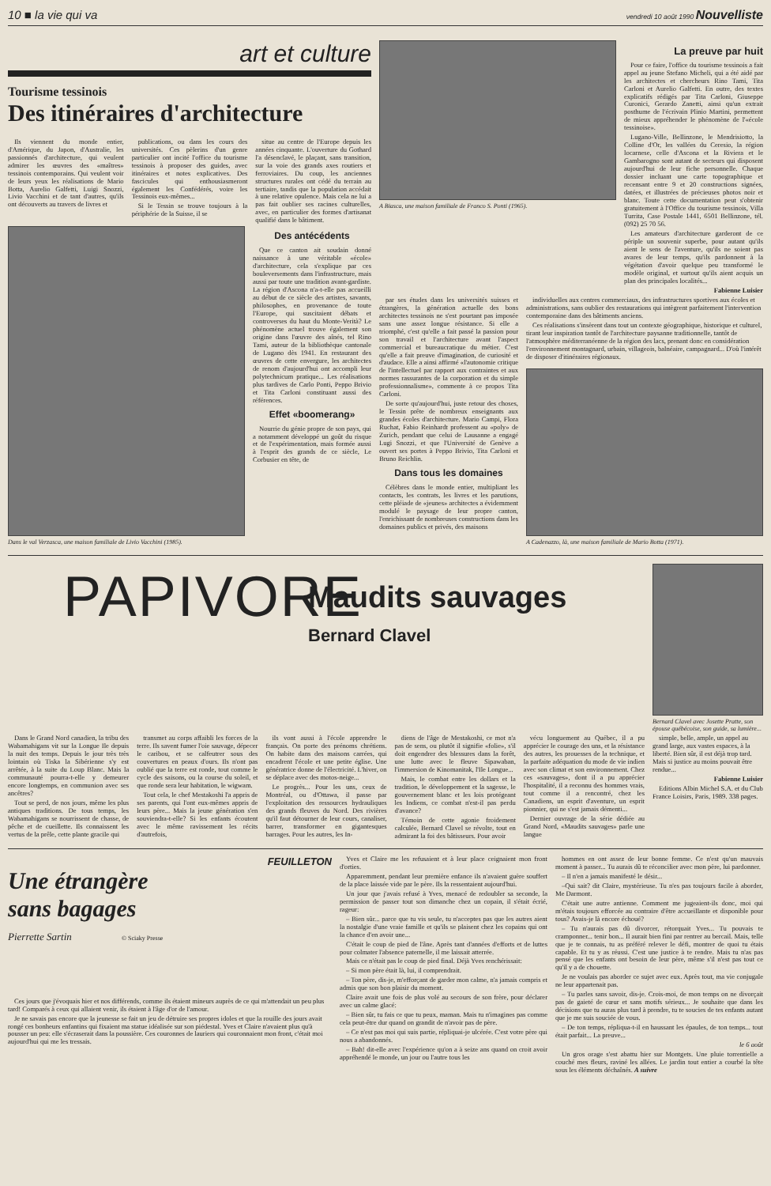10 ■ la vie qui va vendredi 10 août 1990 Nouvelliste
art et culture
Tourisme tessinois
Des itinéraires d'architecture
Ils viennent du monde entier, d'Amérique, du Japon, d'Australie, les passionnés d'architecture, qui veulent admirer les œuvres des «maîtres» tessinois contemporains. Qui veulent voir de leurs yeux les réalisations de Mario Botta, Aurelio Galfetti, Luigi Snozzi, Livio Vacchini et de tant d'autres, qu'ils ont découverts au travers de livres et
publications, ou dans les cours des universités. Ces pèlerins d'un genre particulier ont incité l'office du tourisme tessinois à proposer des guides, avec itinéraires et notes explicatives. Des fascicules qui enthousiasmeront également les Confédérés, voire les Tessinois eux-mêmes...
Si le Tessin se trouve toujours à la périphérie de la Suisse, il se
situe au centre de l'Europe depuis les années cinquante. L'ouverture du Gothard l'a désenclavé, le plaçant, sans transition, sur la voie des grands axes routiers et ferroviaires. Du coup, les anciennes structures rurales ont cédé du terrain au tertiaire, tandis que la population accédait à une relative opulence. Mais cela ne lui a pas fait oublier ses racines culturelles, avec, en particulier des formes d'artisanat qualifié dans le bâtiment.
Dans le val Verzasca, une maison familiale de Livio Vacchini (1985).
Des antécédents
Que ce canton ait soudain donné naissance à une véritable «école» d'architecture, cela s'explique par ces bouleversements dans l'infrastructure, mais aussi par toute une tradition avant-gardiste. La région d'Ascona n'a-t-elle pas accueilli au début de ce siècle des artistes, savants, philosophes, en provenance de toute l'Europe, qui suscitaient débats et controverses du haut du Monte-Verità? Le phénomène actuel trouve également son origine dans l'œuvre des aînés, tel Rino Tami, auteur de la bibliothèque cantonale de Lugano dès 1941. En restaurant des œuvres de cette envergure, les architectes de renom d'aujourd'hui ont accompli leur polytechnicum pratique... Les réalisations plus tardives de Carlo Ponti, Peppo Brivio et Tita Carloni constituant aussi des références.
Effet «boomerang»
Nourrie du génie propre de son pays, qui a notamment développé un goût du risque et de l'expérimentation, mais formée aussi à l'esprit des grands de ce siècle, Le Corbusier en tête, de
A Biasca, une maison familiale de Franco S. Ponti (1965).
La preuve par huit
Pour ce faire, l'office du tourisme tessinois a fait appel au jeune Stefano Micheli, qui a été aidé par les architectes et chercheurs Rino Tami, Tita Carloni et Aurelio Galfetti. En outre, des textes explicatifs rédigés par Tita Carloni, Giuseppe Curonici, Gerardo Zanetti, ainsi qu'un extrait posthume de l'écrivain Plinio Martini, permettent de mieux appréhender le phénomène de l'«école tessinoise».
Lugano-Ville, Bellinzone, le Mendrisiotto, la Colline d'Or, les vallées du Ceresio, la région locarnese, celle d'Ascona et la Riviera et le Gambarogno sont autant de secteurs qui disposent aujourd'hui de leur fiche personnelle. Chaque dossier incluant une carte topographique et recensant entre 9 et 20 constructions signées, datées, et illustrées de précieuses photos noir et blanc. Toute cette documentation peut s'obtenir gratuitement à l'Office du tourisme tessinois, Villa Turrita, Case Postale 1441, 6501 Bellinzone, tél. (092) 25 70 56.
Les amateurs d'architecture garderont de ce périple un souvenir superbe, pour autant qu'ils aient le sens de l'aventure, qu'ils ne soient pas avares de leur temps, qu'ils pardonnent à la végétation d'avoir quelque peu transformé le modèle original, et surtout qu'ils aient acquis un plan des principales localités...
Fabienne Luisier
par ses études dans les universités suisses et étrangères, la génération actuelle des bons architectes tessinois ne s'est pourtant pas imposée sans une assez longue résistance. Si elle a triomphé, c'est qu'elle a fait passé la passion pour son travail et l'architecture avant l'aspect commercial et bureaucratique du métier. C'est qu'elle a fait preuve d'imagination, de curiosité et d'audace. Elle a ainsi affirmé «l'autonomie critique de l'intellectuel par rapport aux contraintes et aux normes rassurantes de la corporation et du simple professionnalisme», commente à ce propos Tita Carloni.
De sorte qu'aujourd'hui, juste retour des choses, le Tessin prête de nombreux enseignants aux grandes écoles d'architecture. Mario Campi, Flora Ruchat, Fabio Reinhardt professent au «poly» de Zurich, pendant que celui de Lausanne a engagé Lugi Snozzi, et que l'Université de Genève a ouvert ses portes à Peppo Brivio, Tita Carloni et Bruno Reichlin.
Dans tous les domaines
Célèbres dans le monde entier, multipliant les contacts, les contrats, les livres et les parutions, cette pléiade de «jeunes» architectes a évidemment modulé le paysage de leur propre canton, l'enrichissant de nombreuses constructions dans les domaines publics et privés, des maisons
individuelles aux centres commerciaux, des infrastructures sportives aux écoles et administrations, sans oublier des restaurations qui intègrent parfaitement l'intervention contemporaine dans des bâtiments anciens.
Ces réalisations s'insèrent dans tout un contexte géographique, historique et culturel, tirant leur inspiration tantôt de l'architecture paysanne traditionnelle, tantôt de l'atmosphère méditerranéenne de la région des lacs, prenant donc en considération l'environnement montagnard, urbain, villageois, balnéaire, campagnard... D'où l'intérêt de disposer d'itinéraires régionaux.
A Cadenazzo, là, une maison familiale de Mario Botta (1971).
PAPIVORE
Maudits sauvages
Bernard Clavel
Bernard Clavel avec Josette Pratte, son épouse québécoise, son guide, sa lumière...
Dans le Grand Nord canadien, la tribu des Wabamahigans vit sur la Longue Ile depuis la nuit des temps. Depuis le jour très très lointain où Tiska la Sibérienne s'y est arrêtée, à la suite du Loup Blanc. Mais la communauté pourra-t-elle y demeurer encore longtemps, en communion avec ses ancêtres?
Tout se perd, de nos jours, même les plus antiques traditions. De tous temps, les Wabamahigans se nourrissent de chasse, de pêche et de cueillette. Ils connaissent les vertus de la prêle, cette plante gracile qui
transmet au corps affaibli les forces de la terre. Ils savent fumer l'oie sauvage, dépecer le caribou, et se calfeutrer sous des couvertures en peaux d'ours. Ils n'ont pas oublié que la terre est ronde, tout comme le cycle des saisons, ou la course du soleil, et que ronde sera leur habitation, le wigwam.
Tout cela, le chef Mestakoshi l'a appris de ses parents, qui l'ont eux-mêmes appris de leurs père... Mais la jeune génération s'en souviendra-t-elle? Si les enfants écoutent avec le même ravissement les récits d'autrefois,
ils vont aussi à l'école apprendre le français. On porte des prénoms chrétiens. On habite dans des maisons carrées, qui encadrent l'école et une petite église. Une génératrice donne de l'électricité. L'hiver, on se déplace avec des motos-neige...
Le progrès... Pour les uns, ceux de Montréal, ou d'Ottawa, il passe par l'exploitation des ressources hydrauliques des grands fleuves du Nord. Des rivières qu'il faut détourner de leur cours, canaliser, barrer, transformer en gigantesques barrages. Pour les autres, les In-
diens de l'âge de Mestakoshi, ce mot n'a pas de sens, ou plutôt il signifie «folie», s'il doit engendrer des blessures dans la forêt, une lutte avec le fleuve Sipawaban, l'immersion de Kinomanitak, l'Ile Longue...
Mais, le combat entre les dollars et la tradition, le développement et la sagesse, le gouvernement blanc et les lois protégeant les Indiens, ce combat n'est-il pas perdu d'avance?
Témoin de cette agonie froidement calculée, Bernard Clavel se révolte, tout en admirant la foi des bâtisseurs. Pour avoir
vécu longuement au Québec, il a pu apprécier le courage des uns, et la résistance des autres, les prouesses de la technique, et la parfaite adéquation du mode de vie indien avec son climat et son environnement. Chez ces «sauvages», dont il a pu apprécier l'hospitalité, il a reconnu des hommes vrais, tout comme il a rencontré, chez les Canadiens, un esprit d'aventure, un esprit pionnier, qui ne s'est jamais démenti...
Dernier ouvrage de la série dédiée au Grand Nord, «Maudits sauvages» parle une langue
simple, belle, ample, un appel au grand large, aux vastes espaces, à la liberté. Bien sûr, il est déjà trop tard. Mais si justice au moins pouvait être rendue...
Fabienne Luisier
Editions Albin Michel S.A. et du Club France Loisirs, Paris, 1989. 338 pages.
FEUILLETON
Une étrangère
sans bagages
Pierrette Sartin © Sciaky Presse
Ces jours que j'évoquais hier et nos différends, comme ils étaient mineurs auprès de ce qui m'attendait un peu plus tard! Comparés à ceux qui allaient venir, ils étaient à l'âge d'or de l'amour.
Je ne savais pas encore que la jeunesse se fait un jeu de détruire ses propres idoles et que la rouille des jours avait rongé ces bonheurs enfantins qui fixaient ma statue idéalisée sur son piédestal. Yves et Claire n'avaient plus qu'à pousser un peu: elle s'écraserait dans la poussière. Ces couronnes de lauriers qui couronnaient mon front, c'était moi aujourd'hui qui me les tressais.
Yves et Claire me les refusaient et à leur place ceignaient mon front d'orties.
Apparemment, pendant leur première enfance ils n'avaient guère souffert de la place laissée vide par le père. Ils la ressentaient aujourd'hui.
Un jour que j'avais refusé à Yves, menacé de redoubler sa seconde, la permission de passer tout son dimanche chez un copain, il s'était écrié, rageur:
– Bien sûr... parce que tu vis seule, tu n'acceptes pas que les autres aient la nostalgie d'une vraie famille et qu'ils se plaisent chez les copains qui ont la chance d'en avoir une...
C'était le coup de pied de l'âne. Après tant d'années d'efforts et de luttes pour colmater l'absence paternelle, il me laissait atterrée.
Mais ce n'était pas le coup de pied final. Déjà Yves renchérissait:
– Si mon père était là, lui, il comprendrait.
– Ton père, dis-je, m'efforçant de garder mon calme, n'a jamais compris et admis que son bon plaisir du moment.
Claire avait une fois de plus volé au secours de son frère, pour déclarer avec un calme glacé:
– Bien sûr, tu fais ce que tu peux, maman. Mais tu n'imagines pas comme cela peut-être dur quand on grandit de n'avoir pas de père.
– Ce n'est pas moi qui suis partie, répliquai-je ulcérée. C'est votre père qui nous a abandonnés.
– Bah! dit-elle avec l'expérience qu'on a à seize ans quand on croit avoir appréhendé le monde, un jour ou l'autre tous les
hommes en ont assez de leur bonne femme. Ce n'est qu'un mauvais moment à passer... Tu aurais dû te réconcilier avec mon père, lui pardonner.
– Il n'en a jamais manifesté le désir...
–Qui sait? dit Claire, mystérieuse. Tu n'es pas toujours facile à aborder, Me Darmont.
C'était une autre antienne. Comment me jugeaient-ils donc, moi qui m'étais toujours efforcée au contraire d'être accueillante et disponible pour tous? Avais-je là encore échoué?
– Tu n'aurais pas dû divorcer, rétorquait Yves... Tu pouvais te cramponner... tenir bon... Il aurait bien fini par rentrer au bercail. Mais, telle que je te connais, tu as préféré relever le défi, montrer de quoi tu étais capable. Et tu y as réussi. C'est une justice à te rendre. Mais tu n'as pas pensé que les enfants ont besoin de leur père, même s'il n'est pas tout ce qu'il y a de chouette.
Je ne voulais pas aborder ce sujet avec eux. Après tout, ma vie conjugale ne leur appartenait pas.
– Tu parles sans savoir, dis-je. Crois-moi, de mon temps on ne divorçait pas de gaieté de cœur et sans motifs sérieux... Je souhaite que dans les décisions que tu auras plus tard à prendre, tu te soucies de tes enfants autant que je me suis souciée de vous.
– De ton temps, répliqua-t-il en haussant les épaules, de ton temps... tout était parfait... La preuve...
le 6 août
Un gros orage s'est abattu hier sur Montgets. Une pluie torrentielle a couché mes fleurs, raviné les allées. Le jardin tout entier a courbé la tête sous les éléments déchaînés. A suivre